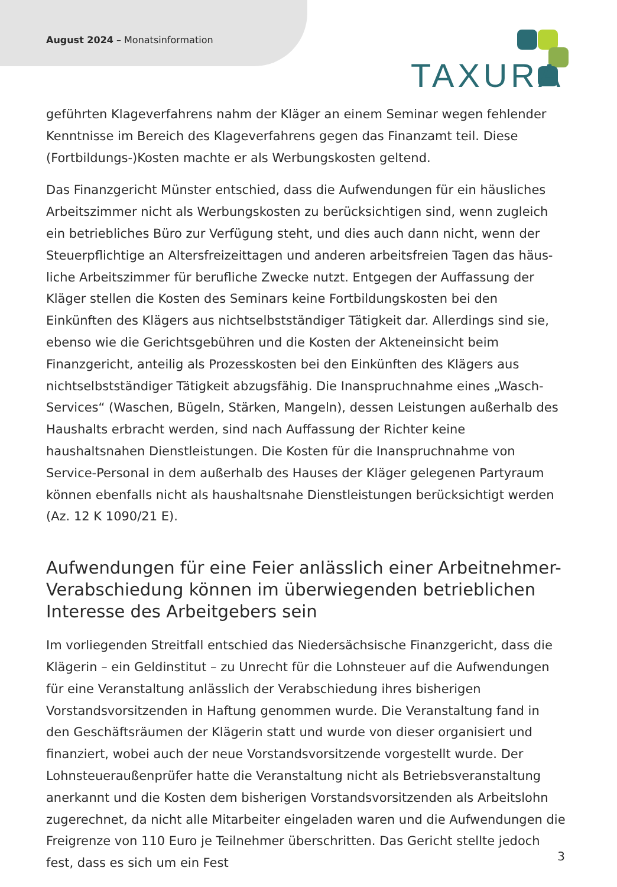August 2024 – Monatsinformation
TAXURA
geführten Klageverfahrens nahm der Kläger an einem Seminar wegen fehlender Kenntnisse im Bereich des Klageverfahrens gegen das Finanzamt teil. Diese (Fortbil­dungs-)Kosten machte er als Werbungskosten geltend.
Das Finanzgericht Münster entschied, dass die Aufwendungen für ein häusliches Arbeitszimmer nicht als Werbungskosten zu berücksichtigen sind, wenn zugleich ein betriebliches Büro zur Verfügung steht, und dies auch dann nicht, wenn der Steuerpflichtige an Altersfreizeittagen und anderen arbeitsfreien Tagen das häus­liche Arbeitszimmer für berufliche Zwecke nutzt. Entgegen der Auffassung der Kläger stellen die Kosten des Seminars keine Fortbildungskosten bei den Einkünften des Klägers aus nichtselbstständiger Tätigkeit dar. Allerdings sind sie, ebenso wie die Gerichtsgebühren und die Kosten der Akteneinsicht beim Finanzgericht, anteilig als Prozesskosten bei den Einkünften des Klägers aus nichtselbstständiger Tätigkeit abzugsfähig. Die Inanspruchnahme eines „Wasch-Services“ (Waschen, Bügeln, Stär­ken, Mangeln), dessen Leistungen außerhalb des Haushalts erbracht werden, sind nach Auffassung der Richter keine haushaltsnahen Dienstleistungen. Die Kosten für die Inanspruchnahme von Service-Personal in dem außerhalb des Hauses der Kläger gelegenen Partyraum können ebenfalls nicht als haushaltsnahe Dienstleistungen be­rücksichtigt werden (Az. 12 K 1090/21 E).
Aufwendungen für eine Feier anlässlich einer Arbeitnehmer-Verabschiedung können im überwiegenden betrieblichen Interesse des Arbeitgebers sein
Im vorliegenden Streitfall entschied das Niedersächsische Finanzgericht, dass die Klägerin – ein Geldinstitut – zu Unrecht für die Lohnsteuer auf die Aufwendungen für eine Veranstaltung anlässlich der Verabschiedung ihres bisherigen Vorstandsvor­sitzenden in Haftung genommen wurde. Die Veranstaltung fand in den Geschäfts­räumen der Klägerin statt und wurde von dieser organisiert und finanziert, wobei auch der neue Vorstandsvorsitzende vorgestellt wurde. Der Lohnsteueraußenprüfer hatte die Veranstaltung nicht als Betriebsveranstaltung anerkannt und die Kosten dem bisherigen Vorstandsvorsitzenden als Arbeitslohn zugerechnet, da nicht alle Mitarbeiter eingeladen waren und die Aufwendungen die Freigrenze von 110 Euro je Teilnehmer überschritten. Das Gericht stellte jedoch fest, dass es sich um ein Fest
3